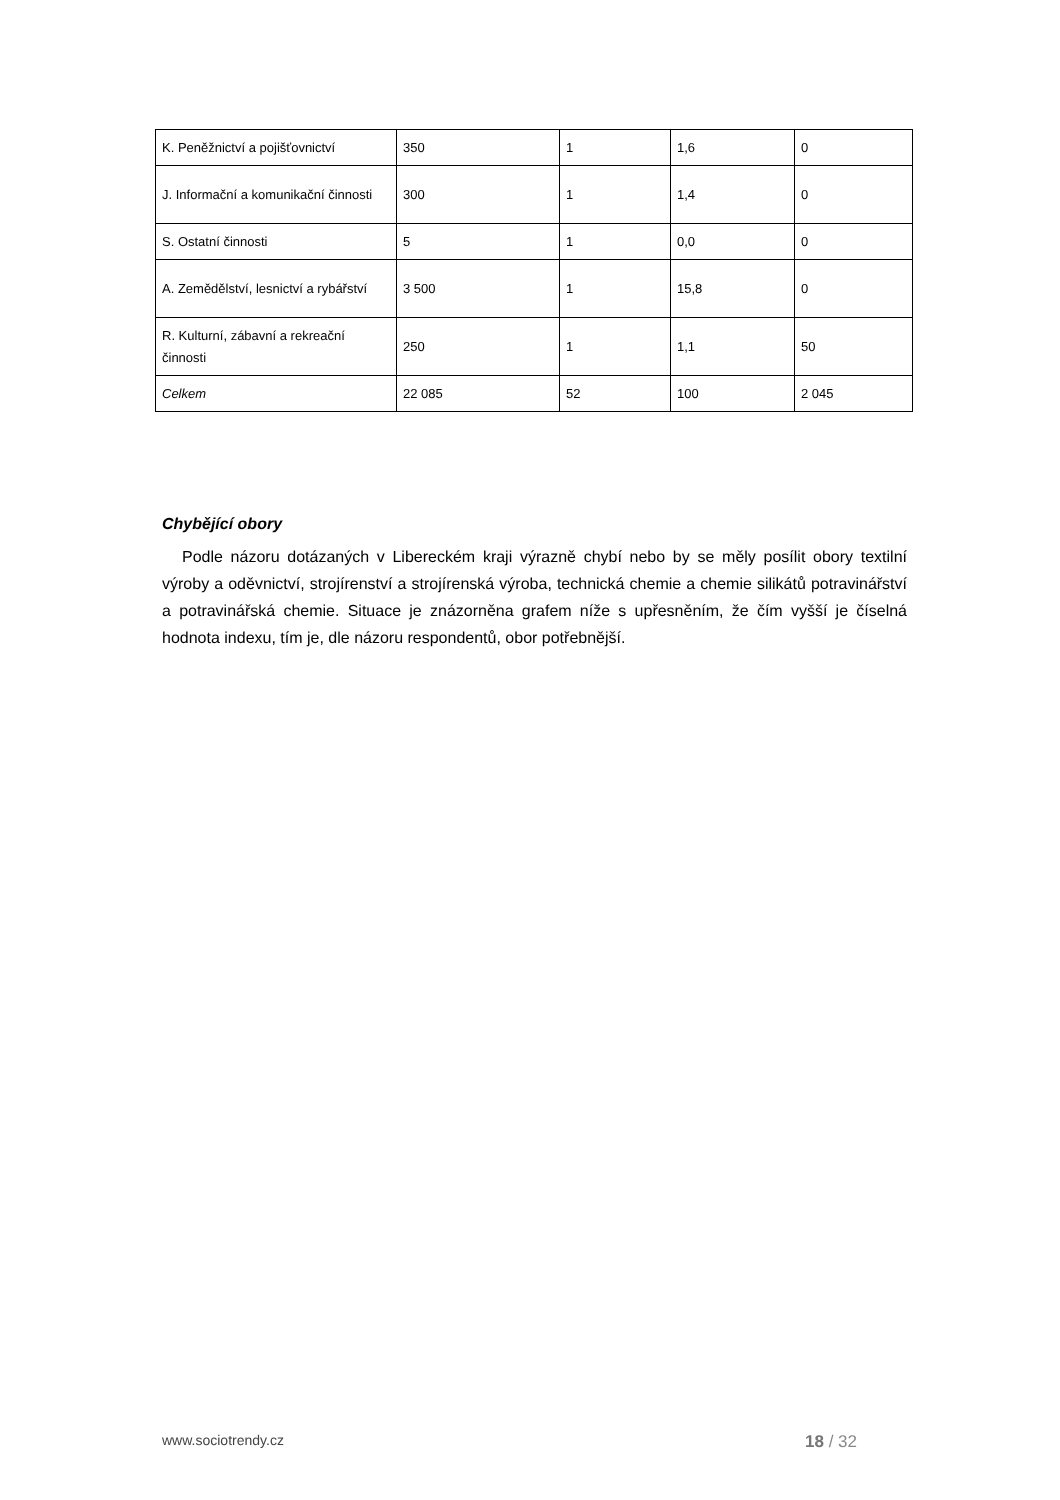| K. Peněžnictví a pojišťovnictví | 350 | 1 | 1,6 | 0 |
| J. Informační a komunikační činnosti | 300 | 1 | 1,4 | 0 |
| S. Ostatní činnosti | 5 | 1 | 0,0 | 0 |
| A. Zemědělství, lesnictví a rybářství | 3 500 | 1 | 15,8 | 0 |
| R. Kulturní, zábavní a rekreační činnosti | 250 | 1 | 1,1 | 50 |
| Celkem | 22 085 | 52 | 100 | 2 045 |
Chybějící obory
Podle názoru dotázaných v Libereckém kraji výrazně chybí nebo by se měly posílit obory textilní výroby a oděvnictví, strojírenství a strojírenská výroba, technická chemie a chemie silikátů potravinářství a potravinářská chemie. Situace je znázorněna grafem níže s upřesněním, že čím vyšší je číselná hodnota indexu, tím je, dle názoru respondentů, obor potřebnější.
www.sociotrendy.cz 18 / 32